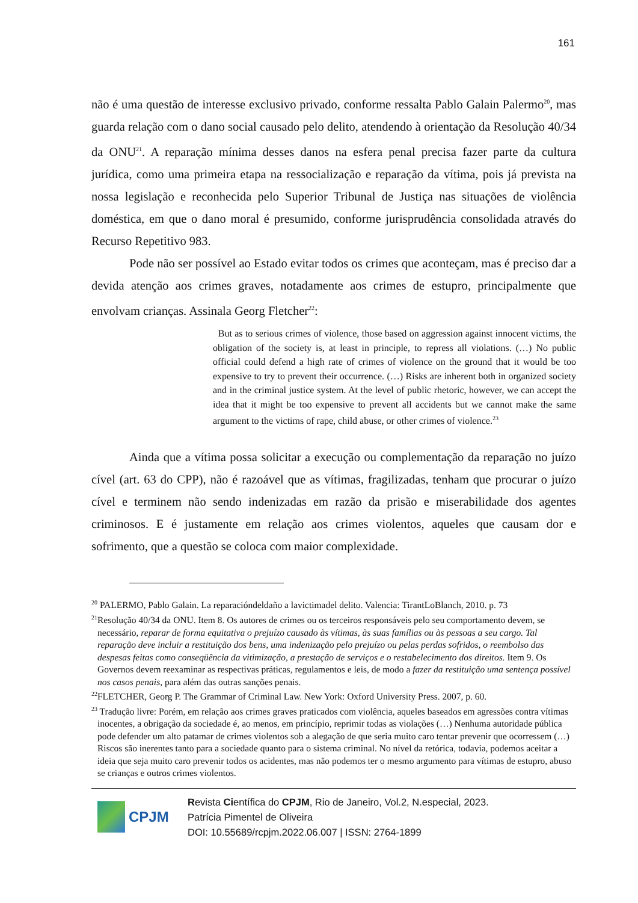161
não é uma questão de interesse exclusivo privado, conforme ressalta Pablo Galain Palermo<sup>20</sup>, mas guarda relação com o dano social causado pelo delito, atendendo à orientação da Resolução 40/34 da ONU<sup>21</sup>. A reparação mínima desses danos na esfera penal precisa fazer parte da cultura jurídica, como uma primeira etapa na ressocialização e reparação da vítima, pois já prevista na nossa legislação e reconhecida pelo Superior Tribunal de Justiça nas situações de violência doméstica, em que o dano moral é presumido, conforme jurisprudência consolidada através do Recurso Repetitivo 983.
Pode não ser possível ao Estado evitar todos os crimes que aconteçam, mas é preciso dar a devida atenção aos crimes graves, notadamente aos crimes de estupro, principalmente que envolvam crianças. Assinala Georg Fletcher<sup>22</sup>:
But as to serious crimes of violence, those based on aggression against innocent victims, the obligation of the society is, at least in principle, to repress all violations. (…) No public official could defend a high rate of crimes of violence on the ground that it would be too expensive to try to prevent their occurrence. (…) Risks are inherent both in organized society and in the criminal justice system. At the level of public rhetoric, however, we can accept the idea that it might be too expensive to prevent all accidents but we cannot make the same argument to the victims of rape, child abuse, or other crimes of violence.<sup>23</sup>
Ainda que a vítima possa solicitar a execução ou complementação da reparação no juízo cível (art. 63 do CPP), não é razoável que as vítimas, fragilizadas, tenham que procurar o juízo cível e terminem não sendo indenizadas em razão da prisão e miserabilidade dos agentes criminosos. E é justamente em relação aos crimes violentos, aqueles que causam dor e sofrimento, que a questão se coloca com maior complexidade.
<sup>20</sup> PALERMO, Pablo Galain. La reparacióndeldaño a lavictimadel delito. Valencia: TirantLoBlanch, 2010. p. 73
<sup>21</sup> Resolução 40/34 da ONU. Item 8. Os autores de crimes ou os terceiros responsáveis pelo seu comportamento devem, se necessário, reparar de forma equitativa o prejuízo causado às vítimas, às suas famílias ou às pessoas a seu cargo. Tal reparação deve incluir a restituição dos bens, uma indenização pelo prejuízo ou pelas perdas sofridos, o reembolso das despesas feitas como conseqüência da vitimização, a prestação de serviços e o restabelecimento dos direitos. Item 9. Os Governos devem reexaminar as respectivas práticas, regulamentos e leis, de modo a fazer da restituição uma sentença possível nos casos penais, para além das outras sanções penais.
<sup>22</sup>FLETCHER, Georg P. The Grammar of Criminal Law. New York: Oxford University Press. 2007, p. 60.
<sup>23</sup> Tradução livre: Porém, em relação aos crimes graves praticados com violência, aqueles baseados em agressões contra vítimas inocentes, a obrigação da sociedade é, ao menos, em princípio, reprimir todas as violações (…) Nenhuma autoridade pública pode defender um alto patamar de crimes violentos sob a alegação de que seria muito caro tentar prevenir que ocorressem (…) Riscos são inerentes tanto para a sociedade quanto para o sistema criminal. No nível da retórica, todavia, podemos aceitar a ideia que seja muito caro prevenir todos os acidentes, mas não podemos ter o mesmo argumento para vítimas de estupro, abuso se crianças e outros crimes violentos.
CPJM
Revista Científica do CPJM, Rio de Janeiro, Vol.2, N.especial, 2023.
Patrícia Pimentel de Oliveira
DOI: 10.55689/rcpjm.2022.06.007 | ISSN: 2764-1899